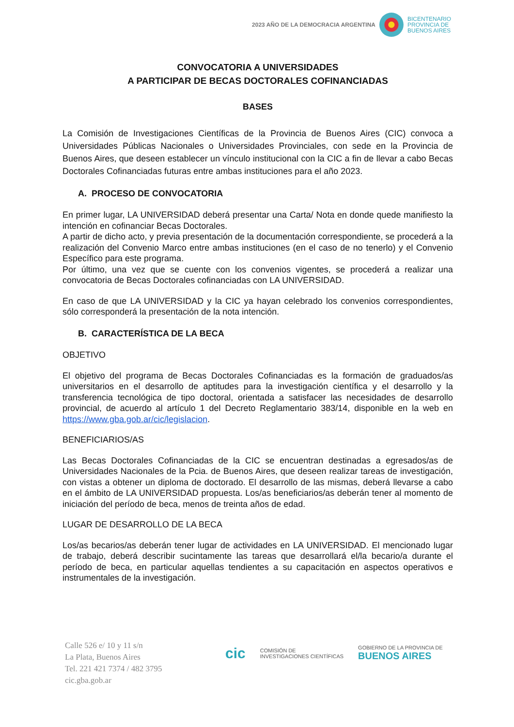2023 AÑO DE LA DEMOCRACIA ARGENTINA
BICENTENARIO
PROVINCIA DE
BUENOS AIRES
CONVOCATORIA A UNIVERSIDADES
A PARTICIPAR DE BECAS DOCTORALES COFINANCIADAS
BASES
La Comisión de Investigaciones Científicas de la Provincia de Buenos Aires (CIC) convoca a Universidades Públicas Nacionales o Universidades Provinciales, con sede en la Provincia de Buenos Aires, que deseen establecer un vínculo institucional con la CIC a fin de llevar a cabo Becas Doctorales Cofinanciadas futuras entre ambas instituciones para el año 2023.
A. PROCESO DE CONVOCATORIA
En primer lugar, LA UNIVERSIDAD deberá presentar una Carta/ Nota en donde quede manifiesto la intención en cofinanciar Becas Doctorales.
A partir de dicho acto, y previa presentación de la documentación correspondiente, se procederá a la realización del Convenio Marco entre ambas instituciones (en el caso de no tenerlo) y el Convenio Específico para este programa.
Por último, una vez que se cuente con los convenios vigentes, se procederá a realizar una convocatoria de Becas Doctorales cofinanciadas con LA UNIVERSIDAD.
En caso de que LA UNIVERSIDAD y la CIC ya hayan celebrado los convenios correspondientes, sólo corresponderá la presentación de la nota intención.
B. CARACTERÍSTICA DE LA BECA
OBJETIVO
El objetivo del programa de Becas Doctorales Cofinanciadas es la formación de graduados/as universitarios en el desarrollo de aptitudes para la investigación científica y el desarrollo y la transferencia tecnológica de tipo doctoral, orientada a satisfacer las necesidades de desarrollo provincial, de acuerdo al artículo 1 del Decreto Reglamentario 383/14, disponible en la web en https://www.gba.gob.ar/cic/legislacion.
BENEFICIARIOS/AS
Las Becas Doctorales Cofinanciadas de la CIC se encuentran destinadas a egresados/as de Universidades Nacionales de la Pcia. de Buenos Aires, que deseen realizar tareas de investigación, con vistas a obtener un diploma de doctorado. El desarrollo de las mismas, deberá llevarse a cabo en el ámbito de LA UNIVERSIDAD propuesta. Los/as beneficiarios/as deberán tener al momento de iniciación del período de beca, menos de treinta años de edad.
LUGAR DE DESARROLLO DE LA BECA
Los/as becarios/as deberán tener lugar de actividades en LA UNIVERSIDAD. El mencionado lugar de trabajo, deberá describir sucintamente las tareas que desarrollará el/la becario/a durante el período de beca, en particular aquellas tendientes a su capacitación en aspectos operativos e instrumentales de la investigación.
Calle 526 e/ 10 y 11 s/n
La Plata, Buenos Aires
Tel. 221 421 7374 / 482 3795
cic.gba.gob.ar
cic COMISIÓN DE
INVESTIGACIONES CIENTÍFICAS GOBIERNO DE LA PROVINCIA DE
BUENOS AIRES